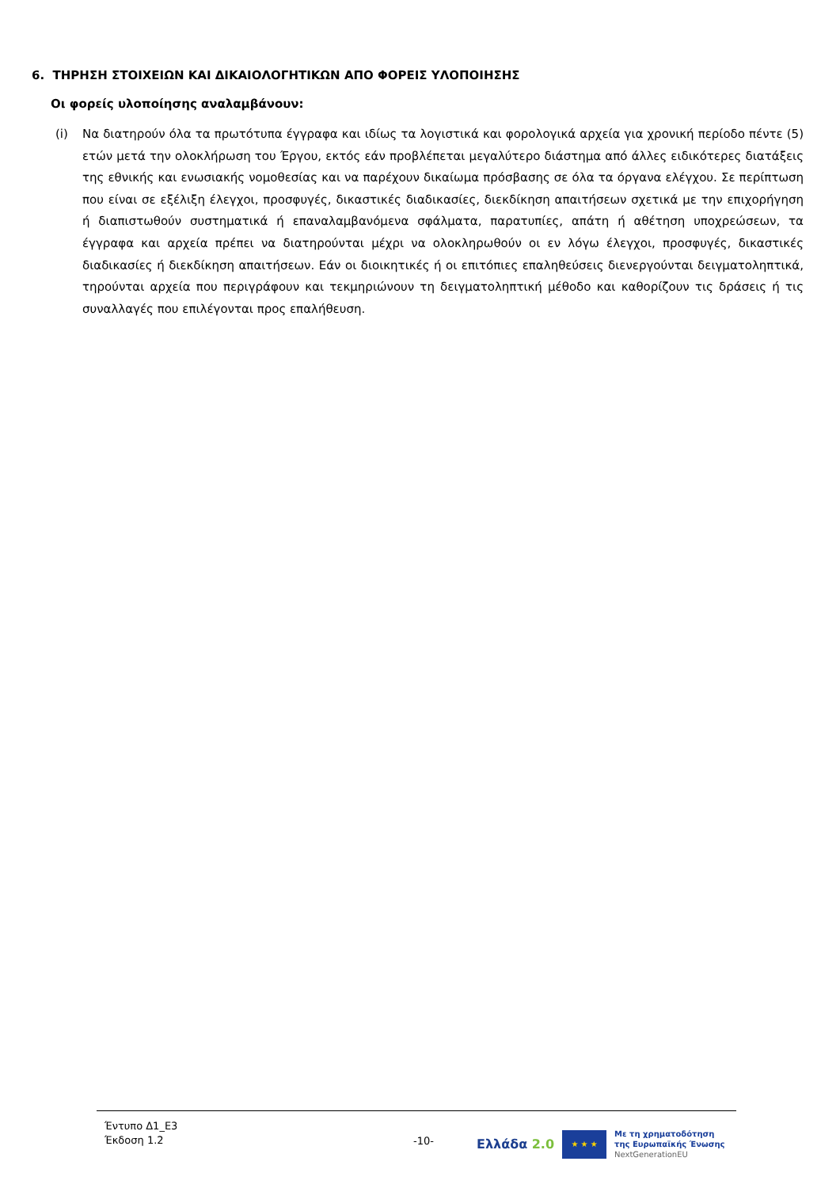6. ΤΗΡΗΣΗ ΣΤΟΙΧΕΙΩΝ ΚΑΙ ΔΙΚΑΙΟΛΟΓΗΤΙΚΩΝ ΑΠΟ ΦΟΡΕΙΣ ΥΛΟΠΟΙΗΣΗΣ
Οι φορείς υλοποίησης αναλαμβάνουν:
(i) Να διατηρούν όλα τα πρωτότυπα έγγραφα και ιδίως τα λογιστικά και φορολογικά αρχεία για χρονική περίοδο πέντε (5) ετών μετά την ολοκλήρωση του Έργου, εκτός εάν προβλέπεται μεγαλύτερο διάστημα από άλλες ειδικότερες διατάξεις της εθνικής και ενωσιακής νομοθεσίας και να παρέχουν δικαίωμα πρόσβασης σε όλα τα όργανα ελέγχου. Σε περίπτωση που είναι σε εξέλιξη έλεγχοι, προσφυγές, δικαστικές διαδικασίες, διεκδίκηση απαιτήσεων σχετικά με την επιχορήγηση ή διαπιστωθούν συστηματικά ή επαναλαμβανόμενα σφάλματα, παρατυπίες, απάτη ή αθέτηση υποχρεώσεων, τα έγγραφα και αρχεία πρέπει να διατηρούνται μέχρι να ολοκληρωθούν οι εν λόγω έλεγχοι, προσφυγές, δικαστικές διαδικασίες ή διεκδίκηση απαιτήσεων. Εάν οι διοικητικές ή οι επιτόπιες επαληθεύσεις διενεργούνται δειγματοληπτικά, τηρούνται αρχεία που περιγράφουν και τεκμηριώνουν τη δειγματοληπτική μέθοδο και καθορίζουν τις δράσεις ή τις συναλλαγές που επιλέγονται προς επαλήθευση.
Έντυπο Δ1_Ε3
Έκδοση 1.2
-10-
Ελλάδα 2.0
★ ★ ★
Με τη χρηματοδότηση
της Ευρωπαϊκής Ένωσης
NextGenerationEU